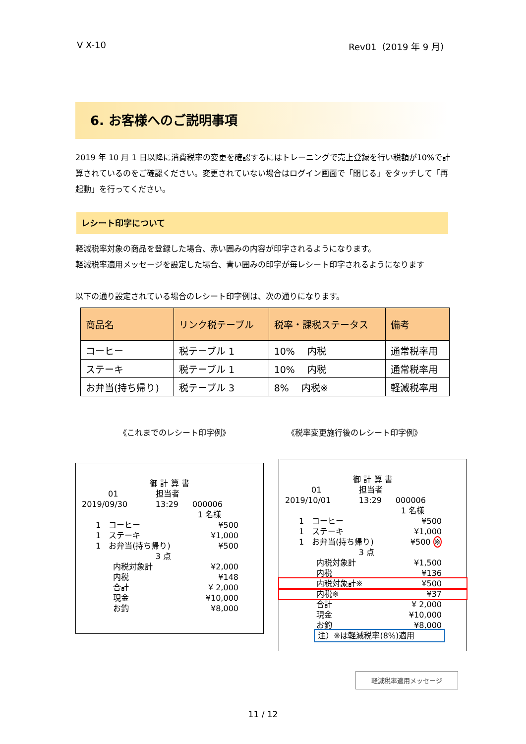V X-10 Rev01（2019 年 9 月）
6. お客様へのご説明事項
2019 年 10 月 1 日以降に消費税率の変更を確認するにはトレーニングで売上登録を行い税額が10%で計算されているのをご確認ください。変更されていない場合はログイン画面で「閉じる」をタッチして「再起動」を行ってください。
レシート印字について
軽減税率対象の商品を登録した場合、赤い囲みの内容が印字されるようになります。
軽減税率適用メッセージを設定した場合、青い囲みの印字が毎レシート印字されるようになります
以下の通り設定されている場合のレシート印字例は、次の通りになります。
| 商品名 | リンク税テーブル | 税率・課税ステータス | 備考 |
| --- | --- | --- | --- |
| コーヒー | 税テーブル 1 | 10% 内税 | 通常税率用 |
| ステーキ | 税テーブル 1 | 10% 内税 | 通常税率用 |
| お弁当(持ち帰り) | 税テーブル 3 | 8% 内税※ | 軽減税率用 |
《これまでのレシート印字例》 《税率変更施行後のレシート印字例》
| 御 計 算 書 | | |
| 01 | 担当者 | |
| 2019/09/30 | 13:29 | 000006 |
| | 1 名様 | |
| 1 コーヒー | | ¥500 |
| 1 ステーキ | | ¥1,000 |
| 1 お弁当(持ち帰り) | | ¥500 |
| | 3 点 | |
| 内税対象計 | | ¥2,000 |
| 内税 | | ¥148 |
| 合計 | | ¥ 2,000 |
| 現金 | | ¥10,000 |
| お釣 | | ¥8,000 |
| 御 計 算 書 | | |
| 01 | 担当者 | |
| 2019/10/01 | 13:29 | 000006 |
| | 1 名様 | |
| 1 コーヒー | | ¥500 |
| 1 ステーキ | | ¥1,000 |
| 1 お弁当(持ち帰り) | | ¥500 ※ |
| | 3 点 | |
| 内税対象計 | | ¥1,500 |
| 内税 | | ¥136 |
| 内税対象計※ | | ¥500 |
| 内税※ | | ¥37 |
| 合計 | | ¥ 2,000 |
| 現金 | | ¥10,000 |
| お釣 | | ¥8,000 |
| 注）※は軽減税率(8%)適用 | | |
軽減税率適用メッセージ
11 / 12